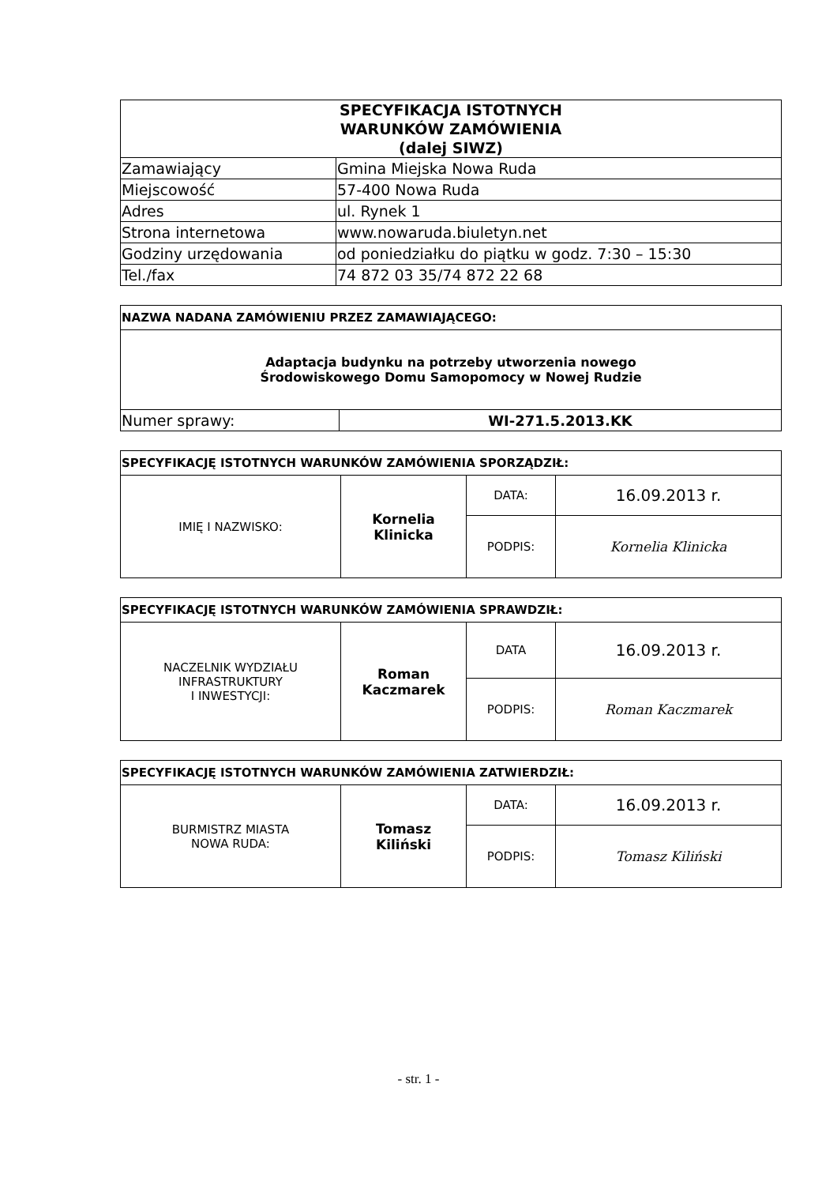| SPECYFIKACJA ISTOTNYCH WARUNKÓW ZAMÓWIENIA (dalej SIWZ) | |
| Zamawiający | Gmina Miejska Nowa Ruda |
| Miejscowość | 57-400 Nowa Ruda |
| Adres | ul. Rynek 1 |
| Strona internetowa | www.nowaruda.biuletyn.net |
| Godziny urzędowania | od poniedziałku do piątku w godz. 7:30 – 15:30 |
| Tel./fax | 74 872 03 35/74 872 22 68 |
| NAZWA NADANA ZAMÓWIENIU PRZEZ ZAMAWIAJĄCEGO: | |
| Adaptacja budynku na potrzeby utworzenia nowego Środowiskowego Domu Samopomocy w Nowej Rudzie | |
| Numer sprawy: | WI-271.5.2013.KK |
| SPECYFIKACJĘ ISTOTNYCH WARUNKÓW ZAMÓWIENIA SPORZĄDZIŁ: | | | |
| IMIĘ I NAZWISKO: | Kornelia Klinicka | DATA: | 16.09.2013 r. |
| | | PODPIS: | Kornelia Klinicka |
| SPECYFIKACJĘ ISTOTNYCH WARUNKÓW ZAMÓWIENIA SPRAWDZIŁ: | | | |
| NACZELNIK WYDZIAŁU INFRASTRUKTURY I INWESTYCJI: | Roman Kaczmarek | DATA | 16.09.2013 r. |
| | | PODPIS: | Roman Kaczmarek |
| SPECYFIKACJĘ ISTOTNYCH WARUNKÓW ZAMÓWIENIA ZATWIERDZIŁ: | | | |
| BURMISTRZ MIASTA NOWA RUDA: | Tomasz Kiliński | DATA: | 16.09.2013 r. |
| | | PODPIS: | Tomasz Kiliński |
- str. 1 -